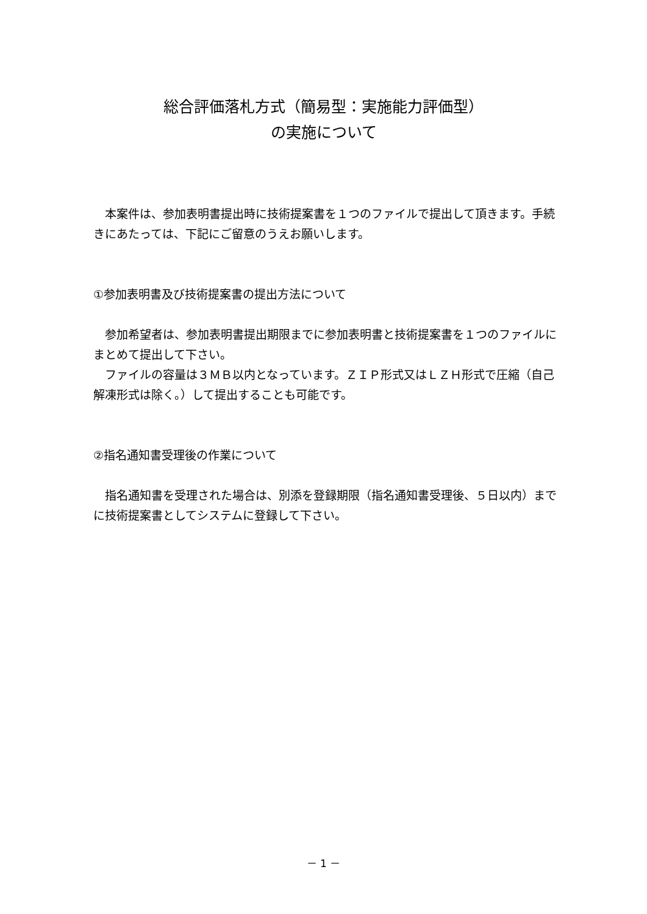総合評価落札方式（簡易型：実施能力評価型）
の実施について
　本案件は、参加表明書提出時に技術提案書を１つのファイルで提出して頂きます。手続きにあたっては、下記にご留意のうえお願いします。
①参加表明書及び技術提案書の提出方法について
　参加希望者は、参加表明書提出期限までに参加表明書と技術提案書を１つのファイルにまとめて提出して下さい。
　ファイルの容量は３ＭＢ以内となっています。ＺＩＰ形式又はＬＺＨ形式で圧縮（自己解凍形式は除く。）して提出することも可能です。
②指名通知書受理後の作業について
　指名通知書を受理された場合は、別添を登録期限（指名通知書受理後、５日以内）までに技術提案書としてシステムに登録して下さい。
－ 1 －